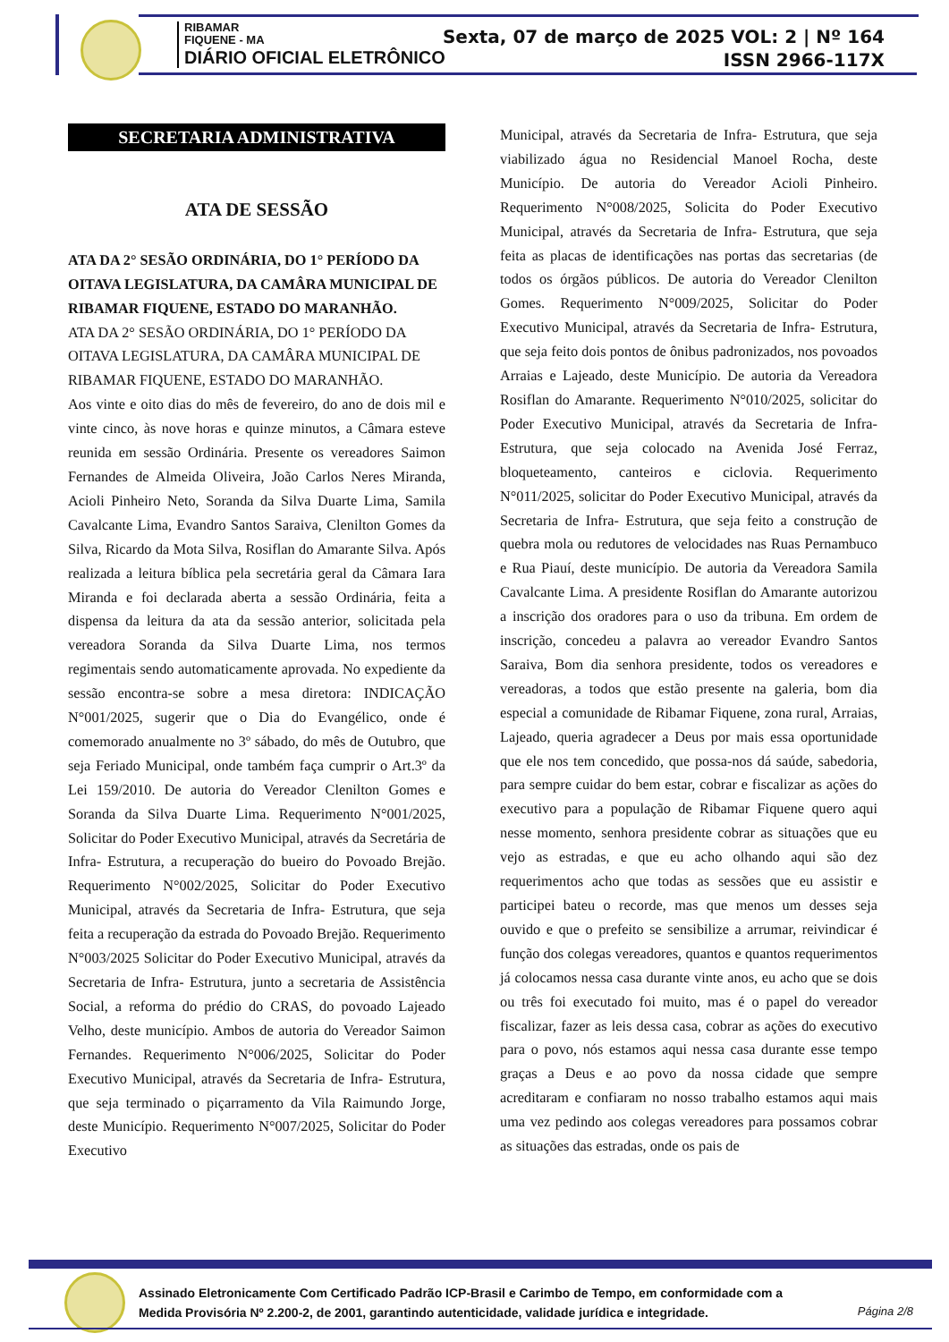RIBAMAR
FIQUENE - MA
DIÁRIO OFICIAL ELETRÔNICO
Sexta, 07 de março de 2025 VOL: 2 | Nº 164
ISSN 2966-117X
SECRETARIA ADMINISTRATIVA
ATA DE SESSÃO
ATA DA 2° SESÃO ORDINÁRIA, DO 1° PERÍODO DA OITAVA LEGISLATURA, DA CAMÂRA MUNICIPAL DE RIBAMAR FIQUENE, ESTADO DO MARANHÃO.
ATA DA 2° SESÃO ORDINÁRIA, DO 1° PERÍODO DA OITAVA LEGISLATURA, DA CAMÂRA MUNICIPAL DE RIBAMAR FIQUENE, ESTADO DO MARANHÃO.
Aos vinte e oito dias do mês de fevereiro, do ano de dois mil e vinte cinco, às nove horas e quinze minutos, a Câmara esteve reunida em sessão Ordinária. Presente os vereadores Saimon Fernandes de Almeida Oliveira, João Carlos Neres Miranda, Acioli Pinheiro Neto, Soranda da Silva Duarte Lima, Samila Cavalcante Lima, Evandro Santos Saraiva, Clenilton Gomes da Silva, Ricardo da Mota Silva, Rosiflan do Amarante Silva. Após realizada a leitura bíblica pela secretária geral da Câmara Iara Miranda e foi declarada aberta a sessão Ordinária, feita a dispensa da leitura da ata da sessão anterior, solicitada pela vereadora Soranda da Silva Duarte Lima, nos termos regimentais sendo automaticamente aprovada. No expediente da sessão encontra-se sobre a mesa diretora: INDICAÇÃO N°001/2025, sugerir que o Dia do Evangélico, onde é comemorado anualmente no 3º sábado, do mês de Outubro, que seja Feriado Municipal, onde também faça cumprir o Art.3º da Lei 159/2010. De autoria do Vereador Clenilton Gomes e Soranda da Silva Duarte Lima. Requerimento N°001/2025, Solicitar do Poder Executivo Municipal, através da Secretária de Infra- Estrutura, a recuperação do bueiro do Povoado Brejão. Requerimento N°002/2025, Solicitar do Poder Executivo Municipal, através da Secretaria de Infra- Estrutura, que seja feita a recuperação da estrada do Povoado Brejão. Requerimento N°003/2025 Solicitar do Poder Executivo Municipal, através da Secretaria de Infra- Estrutura, junto a secretaria de Assistência Social, a reforma do prédio do CRAS, do povoado Lajeado Velho, deste município. Ambos de autoria do Vereador Saimon Fernandes. Requerimento N°006/2025, Solicitar do Poder Executivo Municipal, através da Secretaria de Infra- Estrutura, que seja terminado o piçarramento da Vila Raimundo Jorge, deste Município. Requerimento N°007/2025, Solicitar do Poder Executivo
Municipal, através da Secretaria de Infra- Estrutura, que seja viabilizado água no Residencial Manoel Rocha, deste Município. De autoria do Vereador Acioli Pinheiro. Requerimento N°008/2025, Solicita do Poder Executivo Municipal, através da Secretaria de Infra- Estrutura, que seja feita as placas de identificações nas portas das secretarias (de todos os órgãos públicos. De autoria do Vereador Clenilton Gomes. Requerimento N°009/2025, Solicitar do Poder Executivo Municipal, através da Secretaria de Infra- Estrutura, que seja feito dois pontos de ônibus padronizados, nos povoados Arraias e Lajeado, deste Município. De autoria da Vereadora Rosiflan do Amarante. Requerimento N°010/2025, solicitar do Poder Executivo Municipal, através da Secretaria de Infra- Estrutura, que seja colocado na Avenida José Ferraz, bloqueteamento, canteiros e ciclovia. Requerimento N°011/2025, solicitar do Poder Executivo Municipal, através da Secretaria de Infra- Estrutura, que seja feito a construção de quebra mola ou redutores de velocidades nas Ruas Pernambuco e Rua Piauí, deste município. De autoria da Vereadora Samila Cavalcante Lima. A presidente Rosiflan do Amarante autorizou a inscrição dos oradores para o uso da tribuna. Em ordem de inscrição, concedeu a palavra ao vereador Evandro Santos Saraiva, Bom dia senhora presidente, todos os vereadores e vereadoras, a todos que estão presente na galeria, bom dia especial a comunidade de Ribamar Fiquene, zona rural, Arraias, Lajeado, queria agradecer a Deus por mais essa oportunidade que ele nos tem concedido, que possa-nos dá saúde, sabedoria, para sempre cuidar do bem estar, cobrar e fiscalizar as ações do executivo para a população de Ribamar Fiquene quero aqui nesse momento, senhora presidente cobrar as situações que eu vejo as estradas, e que eu acho olhando aqui são dez requerimentos acho que todas as sessões que eu assistir e participei bateu o recorde, mas que menos um desses seja ouvido e que o prefeito se sensibilize a arrumar, reivindicar é função dos colegas vereadores, quantos e quantos requerimentos já colocamos nessa casa durante vinte anos, eu acho que se dois ou três foi executado foi muito, mas é o papel do vereador fiscalizar, fazer as leis dessa casa, cobrar as ações do executivo para o povo, nós estamos aqui nessa casa durante esse tempo graças a Deus e ao povo da nossa cidade que sempre acreditaram e confiaram no nosso trabalho estamos aqui mais uma vez pedindo aos colegas vereadores para possamos cobrar as situações das estradas, onde os pais de
Assinado Eletronicamente Com Certificado Padrão ICP-Brasil e Carimbo de Tempo, em conformidade com a
Medida Provisória Nº 2.200-2, de 2001, garantindo autenticidade, validade jurídica e integridade.
Página 2/8